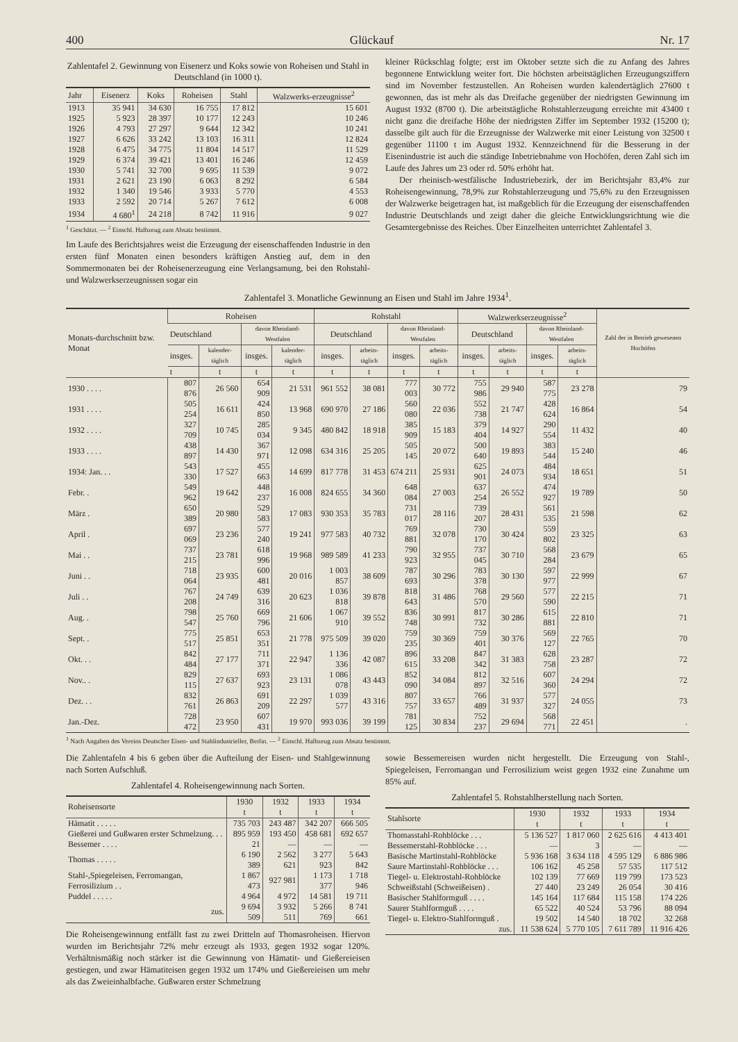400 Glückauf Nr. 17
Zahlentafel 2. Gewinnung von Eisenerz und Koks sowie von Roheisen und Stahl in Deutschland (in 1000 t).
| Jahr | Eisenerz | Koks | Roheisen | Stahl | Walzwerks-erzeugnisse<sup>2</sup> |
| --- | --- | --- | --- | --- | --- |
| 1913 | 35 941 | 34 630 | 16 755 | 17 812 | 15 601 |
| 1925 | 5 923 | 28 397 | 10 177 | 12 243 | 10 246 |
| 1926 | 4 793 | 27 297 | 9 644 | 12 342 | 10 241 |
| 1927 | 6 626 | 33 242 | 13 103 | 16 311 | 12 824 |
| 1928 | 6 475 | 34 775 | 11 804 | 14 517 | 11 529 |
| 1929 | 6 374 | 39 421 | 13 401 | 16 246 | 12 459 |
| 1930 | 5 741 | 32 700 | 9 695 | 11 539 | 9 072 |
| 1931 | 2 621 | 23 190 | 6 063 | 8 292 | 6 584 |
| 1932 | 1 340 | 19 546 | 3 933 | 5 770 | 4 553 |
| 1933 | 2 592 | 20 714 | 5 267 | 7 612 | 6 008 |
| 1934 | 4 680<sup>1</sup> | 24 218 | 8 742 | 11 916 | 9 027 |
<sup>1</sup> Geschätzt. — <sup>2</sup> Einschl. Halbzeug zum Absatz bestimmt.
Im Laufe des Berichtsjahres weist die Erzeugung der eisenschaffenden Industrie in den ersten fünf Monaten einen besonders kräftigen Anstieg auf, dem in den Sommermonaten bei der Roheisenerzeugung eine Verlangsamung, bei den Rohstahl- und Walzwerkserzeugnissen sogar ein
kleiner Rückschlag folgte; erst im Oktober setzte sich die zu Anfang des Jahres begonnene Entwicklung weiter fort. Die höchsten arbeitstäglichen Erzeugungsziffern sind im November festzustellen. An Roheisen wurden kalendertäglich 27600 t gewonnen, das ist mehr als das Dreifache gegenüber der niedrigsten Gewinnung im August 1932 (8700 t). Die arbeitstägliche Rohstahlerzeugung erreichte mit 43400 t nicht ganz die dreifache Höhe der niedrigsten Ziffer im September 1932 (15200 t); dasselbe gilt auch für die Erzeugnisse der Walzwerke mit einer Leistung von 32500 t gegenüber 11100 t im August 1932. Kennzeichnend für die Besserung in der Eisenindustrie ist auch die ständige Inbetriebnahme von Hochöfen, deren Zahl sich im Laufe des Jahres um 23 oder rd. 50% erhöht hat.
Der rheinisch-westfälische Industriebezirk, der im Berichtsjahr 83,4% zur Roheisengewinnung, 78,9% zur Rohstahlerzeugung und 75,6% zu den Erzeugnissen der Walzwerke beigetragen hat, ist maßgeblich für die Erzeugung der eisenschaffenden Industrie Deutschlands und zeigt daher die gleiche Entwicklungsrichtung wie die Gesamtergebnisse des Reiches. Über Einzelheiten unterrichtet Zahlentafel 3.
Zahlentafel 3. Monatliche Gewinnung an Eisen und Stahl im Jahre 1934<sup>1</sup>.
| Monats-durchschnitt bzw. Monat | Roheisen | | | | Rohstahl | | | | Walzwerkserzeugnisse<sup>2</sup> | | | | Zahl der in Betrieb gewesenen Hochöfen |
| --- | --- | --- | --- | --- | --- | --- | --- | --- | --- | --- | --- | --- | --- |
| | Deutschland | | davon Rheinland-Westfalen | | Deutschland | | davon Rheinland-Westfalen | | Deutschland | | davon Rheinland-Westfalen | | |
| | insges. | kalender-täglich | insges. | kalender-täglich | insges. | arbeits-täglich | insges. | arbeits-täglich | insges. | arbeits-täglich | insges. | arbeits-täglich | |
| | t | t | t | t | t | t | t | t | t | t | t | t | |
| 1930 . . . . | 807 876 | 26 560 | 654 909 | 21 531 | 961 552 | 38 081 | 777 003 | 30 772 | 755 986 | 29 940 | 587 775 | 23 278 | 79 |
| 1931 . . . . | 505 254 | 16 611 | 424 850 | 13 968 | 690 970 | 27 186 | 560 080 | 22 036 | 552 738 | 21 747 | 428 624 | 16 864 | 54 |
| 1932 . . . . | 327 709 | 10 745 | 285 034 | 9 345 | 480 842 | 18 918 | 385 909 | 15 183 | 379 404 | 14 927 | 290 554 | 11 432 | 40 |
| 1933 . . . . | 438 897 | 14 430 | 367 971 | 12 098 | 634 316 | 25 205 | 505 145 | 20 072 | 500 640 | 19 893 | 383 544 | 15 240 | 46 |
| 1934: Jan. . . | 543 330 | 17 527 | 455 663 | 14 699 | 817 778 | 31 453 | 674 211 | 25 931 | 625 901 | 24 073 | 484 934 | 18 651 | 51 |
| Febr. . | 549 962 | 19 642 | 448 237 | 16 008 | 824 655 | 34 360 | 648 084 | 27 003 | 637 254 | 26 552 | 474 927 | 19 789 | 50 |
| März . | 650 389 | 20 980 | 529 583 | 17 083 | 930 353 | 35 783 | 731 017 | 28 116 | 739 207 | 28 431 | 561 535 | 21 598 | 62 |
| April . | 697 069 | 23 236 | 577 240 | 19 241 | 977 583 | 40 732 | 769 881 | 32 078 | 730 170 | 30 424 | 559 802 | 23 325 | 63 |
| Mai . . | 737 215 | 23 781 | 618 996 | 19 968 | 989 589 | 41 233 | 790 923 | 32 955 | 737 045 | 30 710 | 568 284 | 23 679 | 65 |
| Juni . . | 718 064 | 23 935 | 600 481 | 20 016 | 1 003 857 | 38 609 | 787 693 | 30 296 | 783 378 | 30 130 | 597 977 | 22 999 | 67 |
| Juli . . | 767 208 | 24 749 | 639 316 | 20 623 | 1 036 818 | 39 878 | 818 643 | 31 486 | 768 570 | 29 560 | 577 590 | 22 215 | 71 |
| Aug. . | 798 547 | 25 760 | 669 796 | 21 606 | 1 067 910 | 39 552 | 836 748 | 30 991 | 817 732 | 30 286 | 615 881 | 22 810 | 71 |
| Sept. . | 775 517 | 25 851 | 653 351 | 21 778 | 975 509 | 39 020 | 759 235 | 30 369 | 759 401 | 30 376 | 569 127 | 22 765 | 70 |
| Okt. . . | 842 484 | 27 177 | 711 371 | 22 947 | 1 136 336 | 42 087 | 896 615 | 33 208 | 847 342 | 31 383 | 628 758 | 23 287 | 72 |
| Nov.. . | 829 115 | 27 637 | 693 923 | 23 131 | 1 086 078 | 43 443 | 852 090 | 34 084 | 812 897 | 32 516 | 607 360 | 24 294 | 72 |
| Dez. . . | 832 761 | 26 863 | 691 209 | 22 297 | 1 039 577 | 43 316 | 807 757 | 33 657 | 766 489 | 31 937 | 577 327 | 24 055 | 73 |
| Jan.-Dez. | 728 472 | 23 950 | 607 431 | 19 970 | 993 036 | 39 199 | 781 125 | 30 834 | 752 237 | 29 694 | 568 771 | 22 451 | . |
<sup>1</sup> Nach Angaben des Vereins Deutscher Eisen- und Stahlindustrieller, Berlin. — <sup>2</sup> Einschl. Halbzeug zum Absatz bestimmt.
Die Zahlentafeln 4 bis 6 geben über die Aufteilung der Eisen- und Stahlgewinnung nach Sorten Aufschluß.
Zahlentafel 4. Roheisengewinnung nach Sorten.
| Roheisensorte | 1930 t | 1932 t | 1933 t | 1934 t |
| --- | --- | --- | --- | --- |
| Hämatit . . . . . | 735 703 | 243 487 | 342 207 | 666 505 |
| Gießerei und Gußwaren erster Schmelzung. . . | 895 959 | 193 450 | 458 681 | 692 657 |
| Bessemer . . . . | 21 | — | — | — |
| Thomas . . . . . | 6 190 389 | 2 562 621 | 3 277 923 | 5 643 842 |
| Stahl-,Spiegeleisen, Ferromangan, Ferrosilizium . . | 1 867 473 | 927 981 | 1 173 377 | 1 718 946 |
| Puddel . . . . . | 4 964 | 4 972 | 14 581 | 19 711 |
| zus. | 9 694 509 | 3 932 511 | 5 266 769 | 8 741 661 |
Die Roheisengewinnung entfällt fast zu zwei Dritteln auf Thomasroheisen. Hiervon wurden im Berichtsjahr 72% mehr erzeugt als 1933, gegen 1932 sogar 120%. Verhältnismäßig noch stärker ist die Gewinnung von Hämatit- und Gießereieisen gestiegen, und zwar Hämatiteisen gegen 1932 um 174% und Gießereieisen um mehr als das Zweieinhalbfache. Gußwaren erster Schmelzung
sowie Bessemereisen wurden nicht hergestellt. Die Erzeugung von Stahl-, Spiegeleisen, Ferromangan und Ferrosilizium weist gegen 1932 eine Zunahme um 85% auf.
Zahlentafel 5. Rohstahlherstellung nach Sorten.
| Stahlsorte | 1930 t | 1932 t | 1933 t | 1934 t |
| --- | --- | --- | --- | --- |
| Thomasstahl-Rohblöcke . . . | 5 136 527 | 1 817 060 | 2 625 616 | 4 413 401 |
| Bessemerstahl-Rohblöcke . . . | — | 3 | — | — |
| Basische Martinstahl-Rohblöcke | 5 936 168 | 3 634 118 | 4 595 129 | 6 886 986 |
| Saure Martinstahl-Rohblöcke . . . | 106 162 | 45 258 | 57 535 | 117 512 |
| Tiegel- u. Elektrostahl-Rohblöcke | 102 139 | 77 669 | 119 799 | 173 523 |
| Schweißstahl (Schweißeisen) . | 27 440 | 23 249 | 26 054 | 30 416 |
| Basischer Stahlformguß . . . . | 145 164 | 117 684 | 115 158 | 174 226 |
| Saurer Stahlformguß . . . . | 65 522 | 40 524 | 53 796 | 88 094 |
| Tiegel- u. Elektro-Stahlformguß . | 19 502 | 14 540 | 18 702 | 32 268 |
| zus. | 11 538 624 | 5 770 105 | 7 611 789 | 11 916 426 |